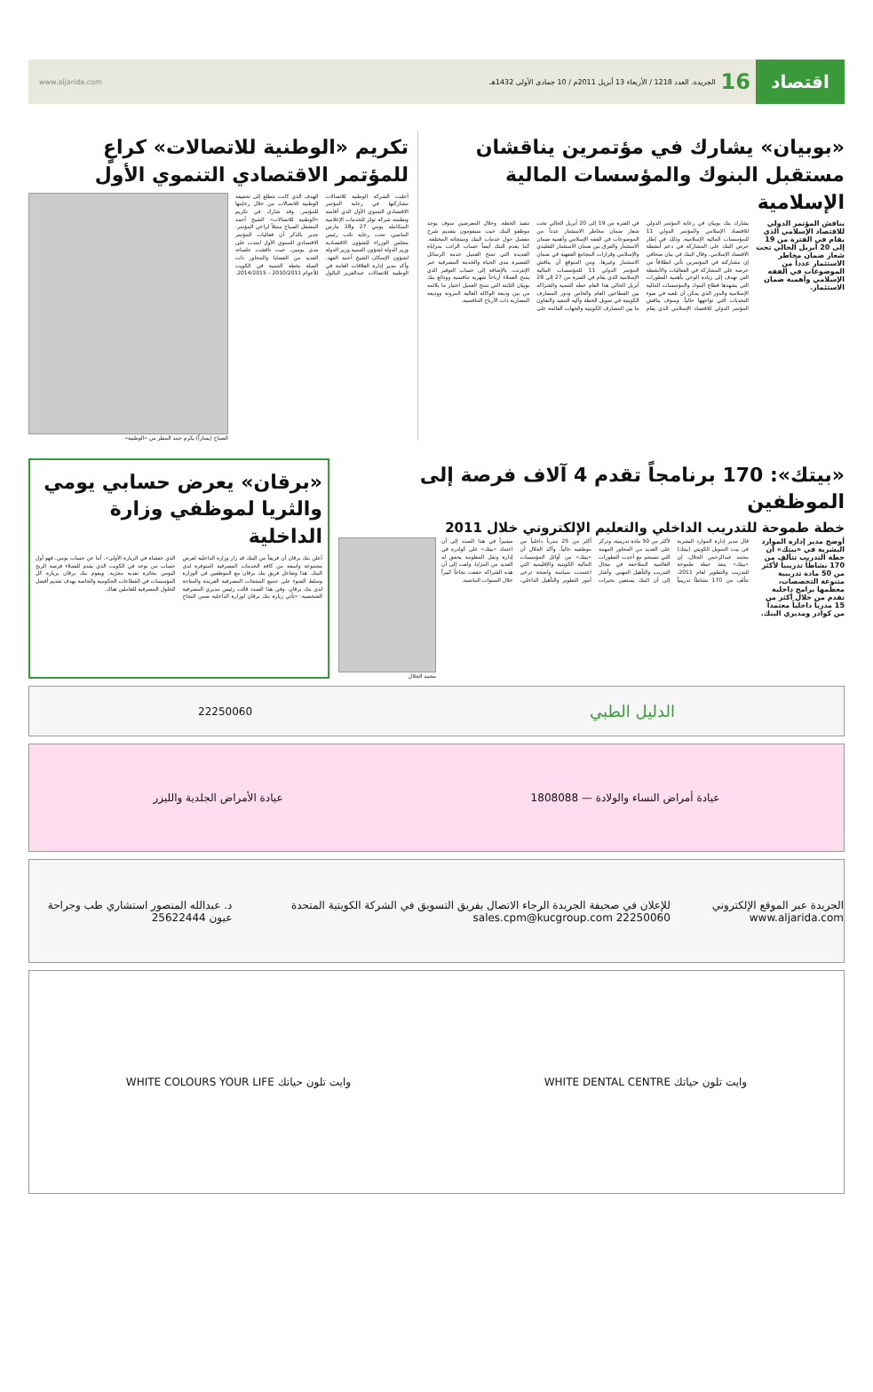اقتصاد
16
الجريدة. العدد 1218 / الأربعاء 13 أبريل 2011م / 10 جمادى الأولى 1432هـ
www.aljarida.com
«بوبيان» يشارك في مؤتمرين يناقشان مستقبل البنوك والمؤسسات المالية الإسلامية
يناقش المؤتمر الدولي للاقتصاد الإسلامي الذي يقام في الفترة من 19 إلى 20 أبريل الحالي تحت شعار ضمان مخاطر الاستثمار عدداً من الموضوعات في الفقه الإسلامي وأهمية ضمان الاستثمار.
يشارك بنك بوبيان في رعاية المؤتمر الدولي للاقتصاد الإسلامي والمؤتمر الدولي 11 للمؤسسات المالية الإسلامية، وذلك في إطار حرص البنك على المشاركة في دعم أنشطة الاقتصاد الإسلامي. وقال البنك في بيان صحافي إن مشاركته في المؤتمرين تأتي انطلاقاً من حرصه على المشاركة في الفعاليات والأنشطة التي تهدف إلى زيادة الوعي بأهمية التطورات التي يشهدها قطاع البنوك والمؤسسات المالية الإسلامية والدور الذي يمكن أن تلعبه في ضوء التحديات التي تواجهها حالياً. وسوف يناقش المؤتمر الدولي للاقتصاد الإسلامي الذي يقام في الفترة من 19 إلى 20 أبريل الحالي تحت شعار ضمان مخاطر الاستثمار عدداً من الموضوعات في الفقه الإسلامي وأهمية ضمان الاستثمار والفرق بين ضمان الاستثمار التقليدي والإسلامي وقرارات المجامع الفقهية في ضمان الاستثمار وغيرها. ومن المتوقع أن يناقش المؤتمر الدولي 11 للمؤسسات المالية الإسلامية الذي يقام في الفترة من 27 إلى 28 أبريل الحالي هذا العام خطة التنمية والشراكة بين القطاعين العام والخاص ودور المصارف الكويتية في تمويل الخطة وآلية التنفيذ والتعاون ما بين المصارف الكويتية والجهات القائمة على تنفيذ الخطة. وخلال المعرضين سوف يوجد موظفو البنك حيث سيقومون بتقديم شرح مفصل حول خدمات البنك ومنتجاته المختلفة. كما يقدم البنك أيضاً حساب الراتب بمزاياه العديدة التي تمنح العميل خدمة الرسائل القصيرة مدى الحياة والخدمة المصرفية عبر الإنترنت. بالإضافة إلى حساب التوفير الذي يمنح العملاء أرباحاً شهرية تنافسية وودائع بنك بوبيان الثابتة التي تمنح العميل اختيار ما يلائمه من بين وديعة الوكالة العالية المرونة ووديعة المضاربة ذات الأرباح التنافسية.
تكريم «الوطنية للاتصالات» كراعٍ للمؤتمر الاقتصادي التنموي الأول
أعلنت الشركة الوطنية للاتصالات مشاركتها في رعاية المؤتمر الاقتصادي التنموي الأول الذي أقامته ونظمته شركة تولز للخدمات الإعلامية المتكاملة يومي 27 و28 مارس الماضي، تحت رعاية نائب رئيس مجلس الوزراء للشؤون الاقتصادية وزير الدولة لشؤون التنمية وزير الدولة لشؤون الإسكان الشيخ أحمد الفهد. وأكد مدير إدارة العلاقات العامة في الوطنية للاتصالات عبدالعزيز البالول الهدف الذي كانت تتطلع إلى تحقيقه الوطنية للاتصالات من خلال رعايتها للمؤتمر. وقد شارك في تكريم «الوطنية للاتصالات» الشيخ أحمد المشعل الصباح ممثلاً لراعي المؤتمر. جدير بالذكر أن فعاليات المؤتمر الاقتصادي التنموي الأول امتدت على مدى يومين، حيث ناقشت جلساته العديد من القضايا والمحاور ذات الصلة بخطة التنمية في الكويت للأعوام 2010/2011 – 2014/2015.
الصباح (يساراً) يكرم حمد المطر من «الوطنية»
«بيتك»: 170 برنامجاً تقدم 4 آلاف فرصة إلى الموظفين
خطة طموحة للتدريب الداخلي والتعليم الإلكتروني خلال 2011
أوضح مدير إدارة الموارد البشرية في «بيتك» أن خطة التدريب تتألف من 170 نشاطاً تدريبياً لأكثر من 50 مادة تدريبية متنوعة التخصصات، معظمها برامج داخلية تقدم من خلال أكثر من 15 مدرباً داخلياً معتمداً من كوادر ومديري البنك.
قال مدير إدارة الموارد البشرية في بيت التمويل الكويتي (بيتك) محمد عبدالرحمن الجلال، إن «بيتك» ينفذ خطة طموحة للتدريب والتطوير لعام 2011، تتألف من 170 نشاطاً تدريبياً لأكثر من 50 مادة تدريبية، وتركز على العديد من المحاور المهمة التي تنسجم مع أحدث التطورات العالمية المتلاحقة في مجال التدريب والتأهيل المهني. وأشار إلى أن البنك يستعين بخبرات أكثر من 25 مدرباً داخلياً من موظفيه حالياً. وأكد الجلال أن «بيتك» من أوائل المؤسسات المالية الكويتية والإقليمية التي اعتمدت سياسة واضحة ترعى أمور التطوير والتأهيل الداخلي، مشيراً في هذا الصدد إلى أن اعتماد «بيتك» على كوادره في إدارة ونقل المعلومة يحقق له العديد من المزايا. ولفت إلى أن هذه الشراكة حققت نجاحاً كبيراً خلال السنوات الماضية.
محمد الجلال
«برقان» يعرض حسابي يومي والثريا لموظفي وزارة الداخلية
أعلن بنك برقان أن فريقاً من البنك قد زار وزارة الداخلية لعرض مجموعة واسعة من كافة الخدمات المصرفية المتوفرة لدى البنك. هذا وتفاعل فريق بنك برقان مع الموظفين في الوزارة وسلط الضوء على جميع المنتجات المصرفية الفريدة والمتاحة لدى بنك برقان. وفي هذا الصدد قالت رئيس مديري المصرفية الشخصية: «تأتي زيارة بنك برقان لوزارة الداخلية ضمن النجاح الذي حققناه في الزيارة الأولى». أما عن حساب يومي، فهو أول حساب من نوعه في الكويت الذي يقدم للعملاء فرصة الربح اليومي بجائزة نقدية مجزية. ويقوم بنك برقان بزيارة كل المؤسسات في القطاعات الحكومية والخاصة بهدف تقديم أفضل الحلول المصرفية للعاملين هناك.
الدليل الطبي 22250060
عيادة أمراض النساء والولادة — 1808088 عيادة الأمراض الجلدية والليزر
الجريدة عبر الموقع الإلكتروني www.aljarida.com للإعلان في صحيفة الجريدة الرجاء الاتصال بفريق التسويق في الشركة الكويتية المتحدة sales.cpm@kucgroup.com 22250060 د. عبدالله المنصور استشاري طب وجراحة عيون 25622444
وايت تلون حياتك WHITE DENTAL CENTRE وايت تلون حياتك WHITE COLOURS YOUR LIFE